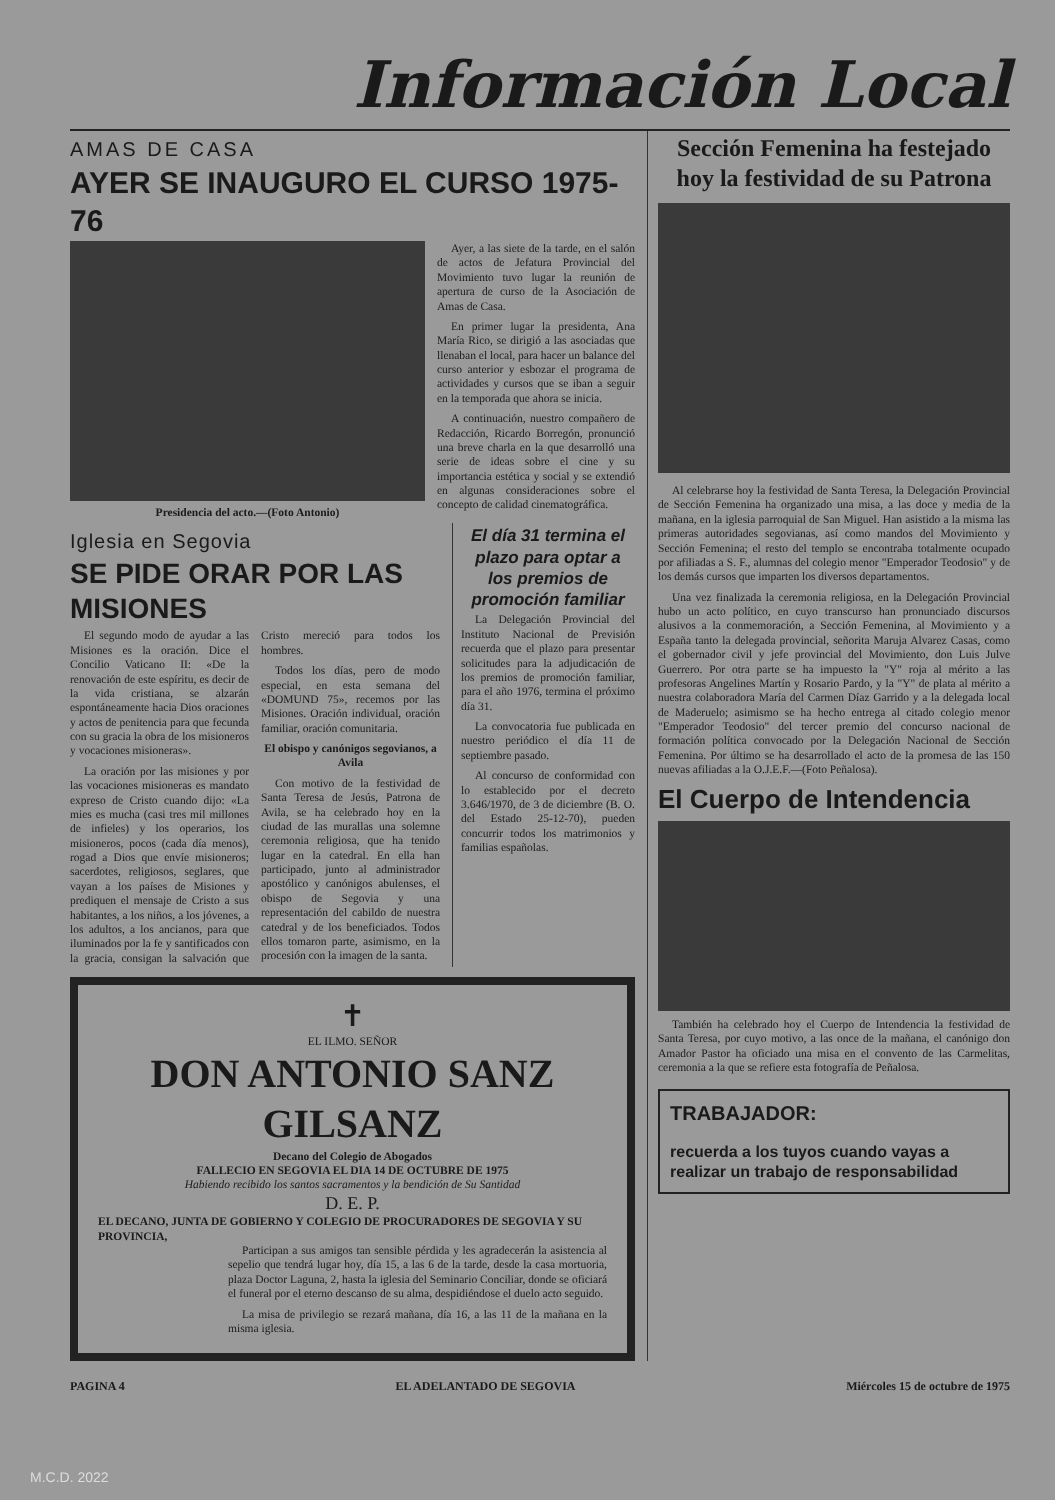Información Local
AMAS DE CASA
AYER SE INAUGURO EL CURSO 1975-76
Presidencia del acto.—(Foto Antonio)
Ayer, a las siete de la tarde, en el salón de actos de Jefatura Provincial del Movimiento tuvo lugar la reunión de apertura de curso de la Asociación de Amas de Casa.
En primer lugar la presidenta, Ana María Rico, se dirigió a las asociadas que llenaban el local, para hacer un balance del curso anterior y esbozar el programa de actividades y cursos que se iban a seguir en la temporada que ahora se inicia.
A continuación, nuestro compañero de Redacción, Ricardo Borregón, pronunció una breve charla en la que desarrolló una serie de ideas sobre el cine y su importancia estética y social y se extendió en algunas consideraciones sobre el concepto de calidad cinematográfica.
Iglesia en Segovia
SE PIDE ORAR POR LAS MISIONES
El segundo modo de ayudar a las Misiones es la oración. Dice el Concilio Vaticano II: «De la renovación de este espíritu, es decir de la vida cristiana, se alzarán espontáneamente hacia Dios oraciones y actos de penitencia para que fecunda con su gracia la obra de los misioneros y vocaciones misioneras».
La oración por las misiones y por las vocaciones misioneras es mandato expreso de Cristo cuando dijo: «La mies es mucha (casi tres mil millones de infieles) y los operarios, los misioneros, pocos (cada día menos), rogad a Dios que envíe misioneros; sacerdotes, religiosos, seglares, que vayan a los países de Misiones y prediquen el mensaje de Cristo a sus habitantes, a los niños, a los jóvenes, a los adultos, a los ancianos, para que iluminados por la fe y santificados con la gracia, consigan la salvación que Cristo mereció para todos los hombres.
Todos los días, pero de modo especial, en esta semana del «DOMUND 75», recemos por las Misiones. Oración individual, oración familiar, oración comunitaria.
El obispo y canónigos segovianos, a Avila
Con motivo de la festividad de Santa Teresa de Jesús, Patrona de Avila, se ha celebrado hoy en la ciudad de las murallas una solemne ceremonia religiosa, que ha tenido lugar en la catedral. En ella han participado, junto al administrador apostólico y canónigos abulenses, el obispo de Segovia y una representación del cabildo de nuestra catedral y de los beneficiados. Todos ellos tomaron parte, asimismo, en la procesión con la imagen de la santa.
El día 31 termina el plazo para optar a los premios de promoción familiar
La Delegación Provincial del Instituto Nacional de Previsión recuerda que el plazo para presentar solicitudes para la adjudicación de los premios de promoción familiar, para el año 1976, termina el próximo día 31.
La convocatoria fue publicada en nuestro periódico el día 11 de septiembre pasado.
Al concurso de conformidad con lo establecido por el decreto 3.646/1970, de 3 de diciembre (B. O. del Estado 25-12-70), pueden concurrir todos los matrimonios y familias españolas.
✝
EL ILMO. SEÑOR
DON ANTONIO SANZ GILSANZ
Decano del Colegio de Abogados
FALLECIO EN SEGOVIA EL DIA 14 DE OCTUBRE DE 1975
Habiendo recibido los santos sacramentos y la bendición de Su Santidad
D. E. P.
EL DECANO, JUNTA DE GOBIERNO Y COLEGIO DE PROCURADORES DE SEGOVIA Y SU PROVINCIA,
Participan a sus amigos tan sensible pérdida y les agradecerán la asistencia al sepelio que tendrá lugar hoy, día 15, a las 6 de la tarde, desde la casa mortuoria, plaza Doctor Laguna, 2, hasta la iglesia del Seminario Conciliar, donde se oficiará el funeral por el eterno descanso de su alma, despidiéndose el duelo acto seguido.
La misa de privilegio se rezará mañana, día 16, a las 11 de la mañana en la misma iglesia.
Sección Femenina ha festejado hoy la festividad de su Patrona
Al celebrarse hoy la festividad de Santa Teresa, la Delegación Provincial de Sección Femenina ha organizado una misa, a las doce y media de la mañana, en la iglesia parroquial de San Miguel. Han asistido a la misma las primeras autoridades segovianas, así como mandos del Movimiento y Sección Femenina; el resto del templo se encontraba totalmente ocupado por afiliadas a S. F., alumnas del colegio menor "Emperador Teodosio" y de los demás cursos que imparten los diversos departamentos.
Una vez finalizada la ceremonia religiosa, en la Delegación Provincial hubo un acto político, en cuyo transcurso han pronunciado discursos alusivos a la conmemoración, a Sección Femenina, al Movimiento y a España tanto la delegada provincial, señorita Maruja Alvarez Casas, como el gobernador civil y jefe provincial del Movimiento, don Luis Julve Guerrero. Por otra parte se ha impuesto la "Y" roja al mérito a las profesoras Angelines Martín y Rosario Pardo, y la "Y" de plata al mérito a nuestra colaboradora María del Carmen Díaz Garrido y a la delegada local de Maderuelo; asimismo se ha hecho entrega al citado colegio menor "Emperador Teodosio" del tercer premio del concurso nacional de formación política convocado por la Delegación Nacional de Sección Femenina. Por último se ha desarrollado el acto de la promesa de las 150 nuevas afiliadas a la O.J.E.F.—(Foto Peñalosa).
El Cuerpo de Intendencia
También ha celebrado hoy el Cuerpo de Intendencia la festividad de Santa Teresa, por cuyo motivo, a las once de la mañana, el canónigo don Amador Pastor ha oficiado una misa en el convento de las Carmelitas, ceremonia a la que se refiere esta fotografía de Peñalosa.
TRABAJADOR:
recuerda a los tuyos cuando vayas a realizar un trabajo de responsabilidad
PAGINA 4 EL ADELANTADO DE SEGOVIA Miércoles 15 de octubre de 1975
M.C.D. 2022